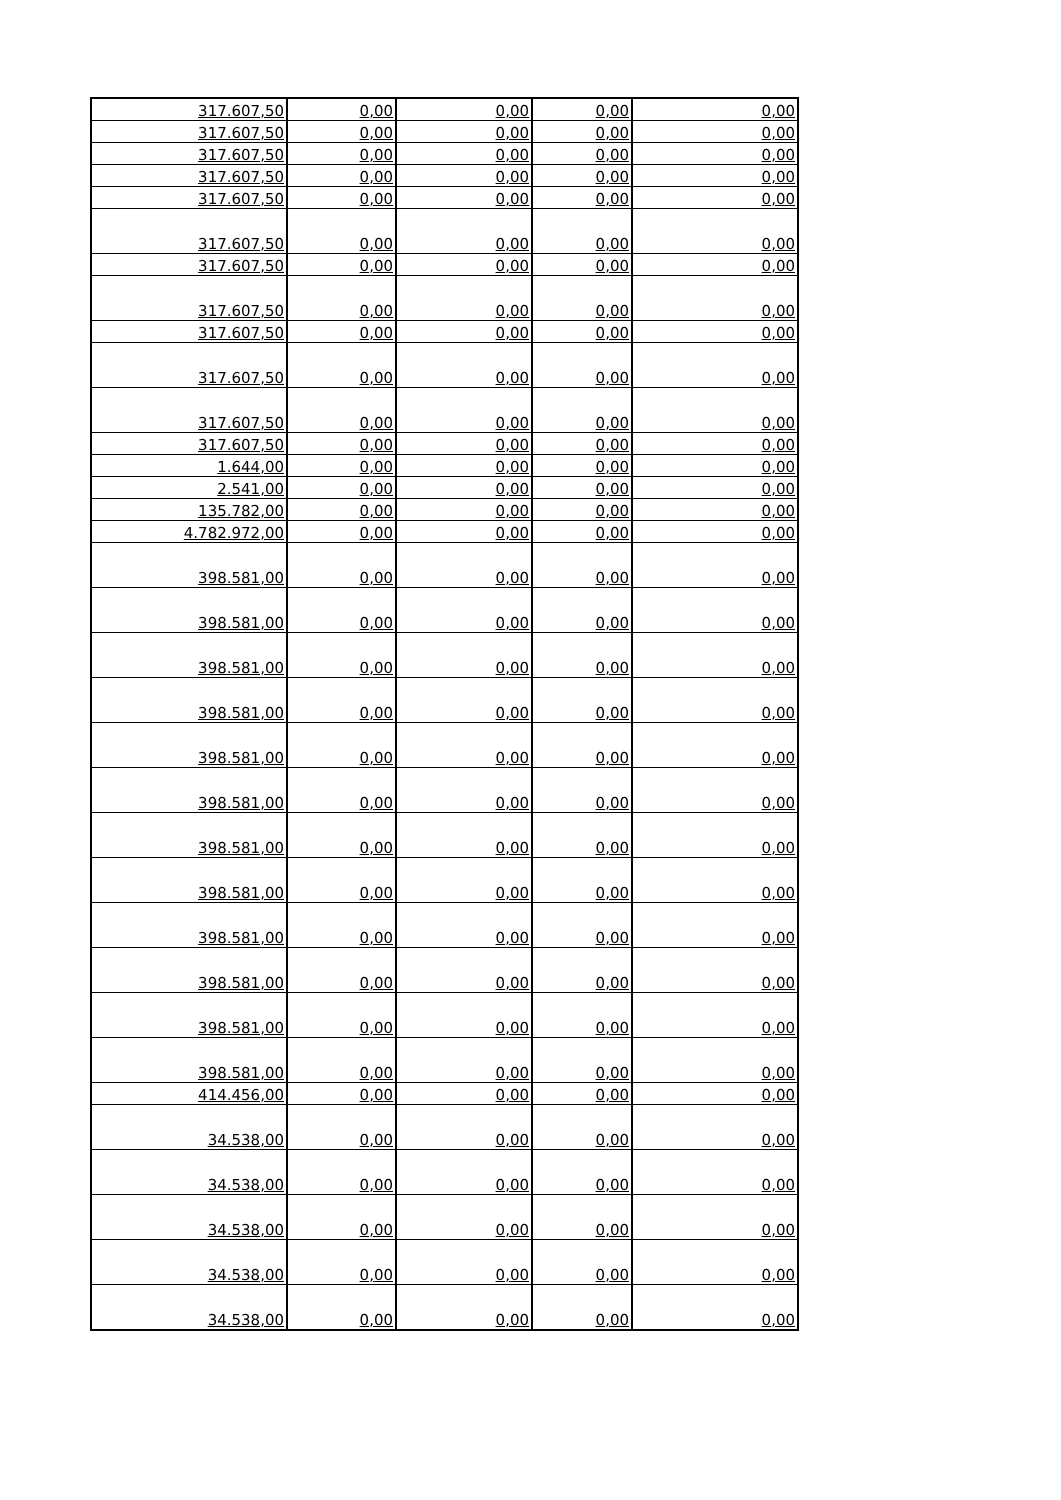| 317.607,50 | 0,00 | 0,00 | 0,00 | 0,00 |
| 317.607,50 | 0,00 | 0,00 | 0,00 | 0,00 |
| 317.607,50 | 0,00 | 0,00 | 0,00 | 0,00 |
| 317.607,50 | 0,00 | 0,00 | 0,00 | 0,00 |
| 317.607,50 | 0,00 | 0,00 | 0,00 | 0,00 |
| 317.607,50 | 0,00 | 0,00 | 0,00 | 0,00 |
| 317.607,50 | 0,00 | 0,00 | 0,00 | 0,00 |
| 317.607,50 | 0,00 | 0,00 | 0,00 | 0,00 |
| 317.607,50 | 0,00 | 0,00 | 0,00 | 0,00 |
| 317.607,50 | 0,00 | 0,00 | 0,00 | 0,00 |
| 317.607,50 | 0,00 | 0,00 | 0,00 | 0,00 |
| 317.607,50 | 0,00 | 0,00 | 0,00 | 0,00 |
| 1.644,00 | 0,00 | 0,00 | 0,00 | 0,00 |
| 2.541,00 | 0,00 | 0,00 | 0,00 | 0,00 |
| 135.782,00 | 0,00 | 0,00 | 0,00 | 0,00 |
| 4.782.972,00 | 0,00 | 0,00 | 0,00 | 0,00 |
| 398.581,00 | 0,00 | 0,00 | 0,00 | 0,00 |
| 398.581,00 | 0,00 | 0,00 | 0,00 | 0,00 |
| 398.581,00 | 0,00 | 0,00 | 0,00 | 0,00 |
| 398.581,00 | 0,00 | 0,00 | 0,00 | 0,00 |
| 398.581,00 | 0,00 | 0,00 | 0,00 | 0,00 |
| 398.581,00 | 0,00 | 0,00 | 0,00 | 0,00 |
| 398.581,00 | 0,00 | 0,00 | 0,00 | 0,00 |
| 398.581,00 | 0,00 | 0,00 | 0,00 | 0,00 |
| 398.581,00 | 0,00 | 0,00 | 0,00 | 0,00 |
| 398.581,00 | 0,00 | 0,00 | 0,00 | 0,00 |
| 398.581,00 | 0,00 | 0,00 | 0,00 | 0,00 |
| 398.581,00 | 0,00 | 0,00 | 0,00 | 0,00 |
| 414.456,00 | 0,00 | 0,00 | 0,00 | 0,00 |
| 34.538,00 | 0,00 | 0,00 | 0,00 | 0,00 |
| 34.538,00 | 0,00 | 0,00 | 0,00 | 0,00 |
| 34.538,00 | 0,00 | 0,00 | 0,00 | 0,00 |
| 34.538,00 | 0,00 | 0,00 | 0,00 | 0,00 |
| 34.538,00 | 0,00 | 0,00 | 0,00 | 0,00 |